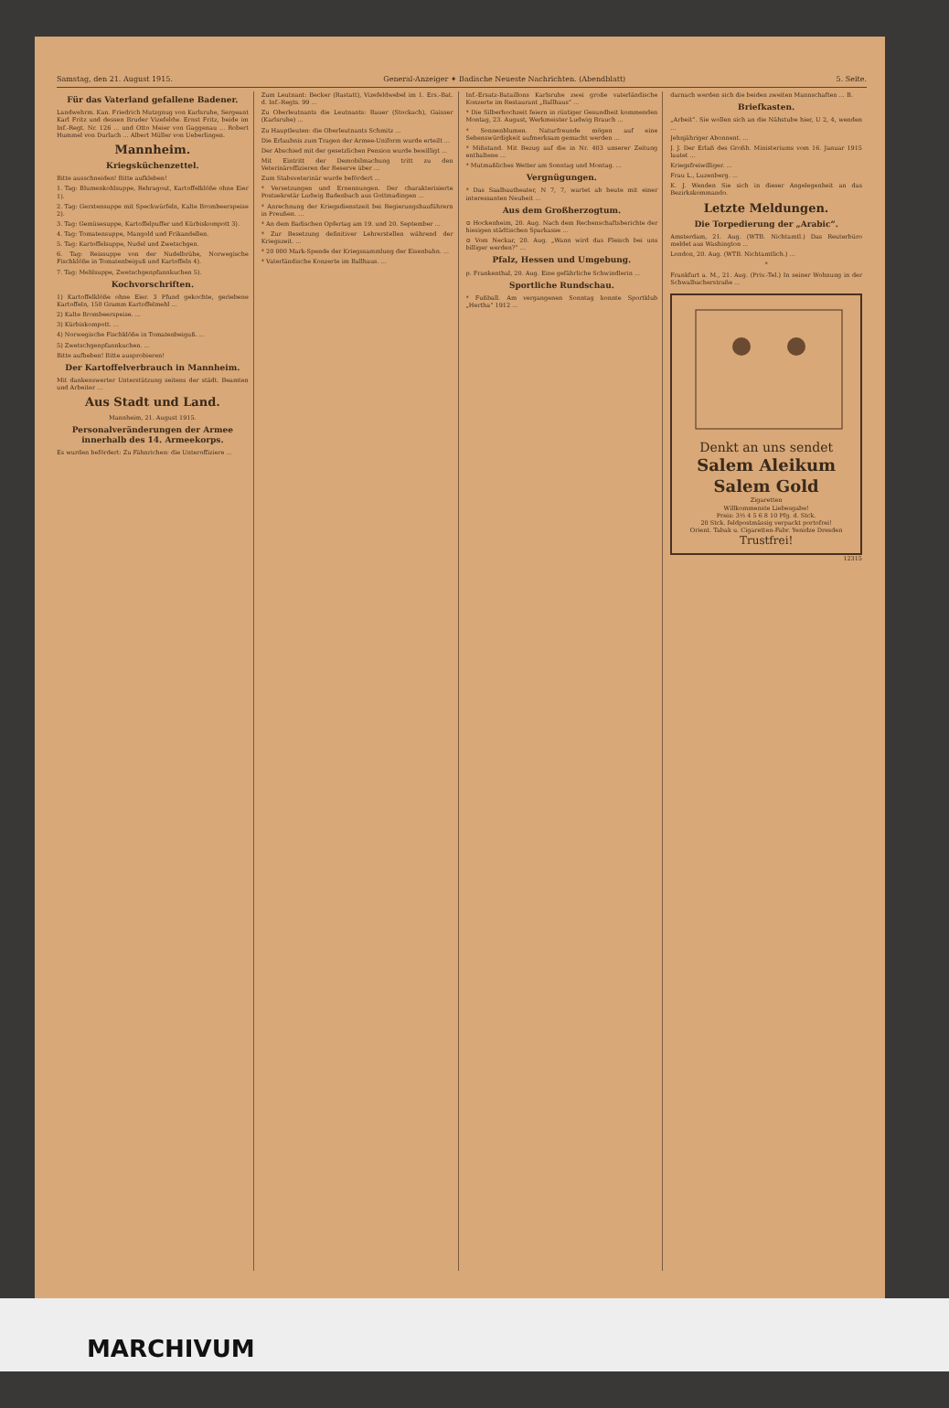Samstag, den 21. August 1915. General-Anzeiger ✦ Badische Neueste Nachrichten. (Abendblatt) 5. Seite.
Für das Vaterland gefallene Badener.
Landwehrm. Kan. Friedrich Mutzgnug von Karlsruhe, Sergeant Karl Fritz und dessen Bruder Vizefeldw. Ernst Fritz, beide im Inf.-Regt. Nr. 126 ... und Otto Meier von Gaggenau ... Robert Hummel von Durlach ... Albert Müller von Ueberlingen.
Mannheim.
Kriegsküchenzettel.
Bitte ausschneiden! Bitte aufkleben!
1. Tag: Blumenkohlsuppe, Rehragout, Kartoffelklöße ohne Eier 1).
2. Tag: Gerstensuppe mit Speckwürfeln, Kalte Brombeerspeise 2).
3. Tag: Gemüsesuppe, Kartoffelpuffer und Kürbiskompott 3).
4. Tag: Tomatensuppe, Mangold und Frikandellen.
5. Tag: Kartoffelsuppe, Nudel und Zwetschgen.
6. Tag: Reissuppe von der Nudelbrühe, Norwegische Fischklöße in Tomatenbeiguß und Kartoffeln 4).
7. Tag: Mehlsuppe, Zwetschgenpfannkuchen 5).
Kochvorschriften.
1) Kartoffelklöße ohne Eier. 3 Pfund gekochte, geriebene Kartoffeln, 150 Gramm Kartoffelmehl ...
2) Kalte Brombeerspeise. ...
3) Kürbiskompott. ...
4) Norwegische Fischklöße in Tomatenbeiguß. ...
5) Zwetschgenpfannkuchen. ...
Bitte aufheben! Bitte ausprobieren!
Der Kartoffelverbrauch in Mannheim.
Mit dankenswerter Unterstützung seitens der städt. Beamten und Arbeiter ...
Aus Stadt und Land.
Mannheim, 21. August 1915.
Personalveränderungen der Armee innerhalb des 14. Armeekorps.
Es wurden befördert: Zu Fähnrichen: die Unteroffiziere ...
Zum Leutnant: Becker (Rastatt), Vizefeldwebel im 1. Ers.-Bat. d. Inf.-Regts. 99 ...
Zu Oberleutnants die Leutnants: Bauer (Stockach), Gaisser (Karlsruhe) ...
Zu Hauptleuten: die Oberleutnants Schmitz ...
Die Erlaubnis zum Tragen der Armee-Uniform wurde erteilt ...
Der Abschied mit der gesetzlichen Pension wurde bewilligt ...
Mit Eintritt der Demobilmachung tritt zu den Veterinäroffizieren der Reserve über ...
Zum Stabsveterinär wurde befördert ...
* Versetzungen und Ernennungen. Der charakterisierte Postsekretär Ludwig Badenbach aus Gottmadingen ...
* Anrechnung der Kriegsdienstzeit bei Regierungsbauführern in Preußen. ...
* An dem Badischen Opfertag am 19. und 20. September ...
* Zur Besetzung definitiver Lehrerstellen während der Kriegszeit. ...
* 20 000 Mark-Spende der Kriegssammlung der Eisenbahn. ...
* Vaterländische Konzerte im Ballhaus. ...
Inf.-Ersatz-Bataillons Karlsruhe zwei große vaterländische Konzerte im Restaurant „Ballhaus“ ...
* Die Silberhochzeit feiern in rüstiger Gesundheit kommenden Montag, 23. August, Werkmeister Ludwig Brauch ...
* Sonnenblumen. Naturfreunde mögen auf eine Sehenswürdigkeit aufmerksam gemacht werden ...
* Mißstand. Mit Bezug auf die in Nr. 403 unserer Zeitung enthaltene ...
* Mutmaßliches Wetter am Sonntag und Montag. ...
Vergnügungen.
* Das Saalbautheater, N 7, 7, wartet ab heute mit einer interessanten Neuheit ...
Aus dem Großherzogtum.
⊙ Hockenheim, 20. Aug. Nach dem Rechenschaftsberichte der hiesigen städtischen Sparkasse ...
⊙ Vom Neckar, 20. Aug. „Wann wird das Fleisch bei uns billiger werden?“ ...
Pfalz, Hessen und Umgebung.
p. Frankenthal, 20. Aug. Eine gefährliche Schwindlerin ...
Sportliche Rundschau.
* Fußball. Am vergangenen Sonntag konnte Sportklub „Hertha“ 1912 ...
darnach werden sich die beiden zweiten Mannschaften ... B.
Briefkasten.
„Arbeit“. Sie wollen sich an die Nähstube hier, U 2, 4, wenden ...
Jehnjähriger Abonnent. ...
J. J. Der Erlaß des Großh. Ministeriums vom 16. Januar 1915 lautet ...
Kriegsfreiwilliger. ...
Frau L., Luzenberg. ...
K. J. Wenden Sie sich in dieser Angelegenheit an das Bezirkskommando.
Letzte Meldungen.
Die Torpedierung der „Arabic“.
Amsterdam, 21. Aug. (WTB. Nichtamtl.) Das Reuterbüro meldet aus Washington ...
London, 20. Aug. (WTB. Nichtamtlich.) ...
*
Frankfurt a. M., 21. Aug. (Priv.-Tel.) In seiner Wohnung in der Schwalbacherstraße ...
Denkt an uns sendet
Salem Aleikum
Salem Gold
Zigaretten
Willkommenste Liebesgabe!
Preis: 3½ 4 5 6 8 10 Pfg. d. Stck.
20 Stck. feldpostmässig verpackt portofrei!
Orient. Tabak u. Cigaretten-Fabr. Yenidze Dresden
Trustfrei!
12315
MARCHIVUM